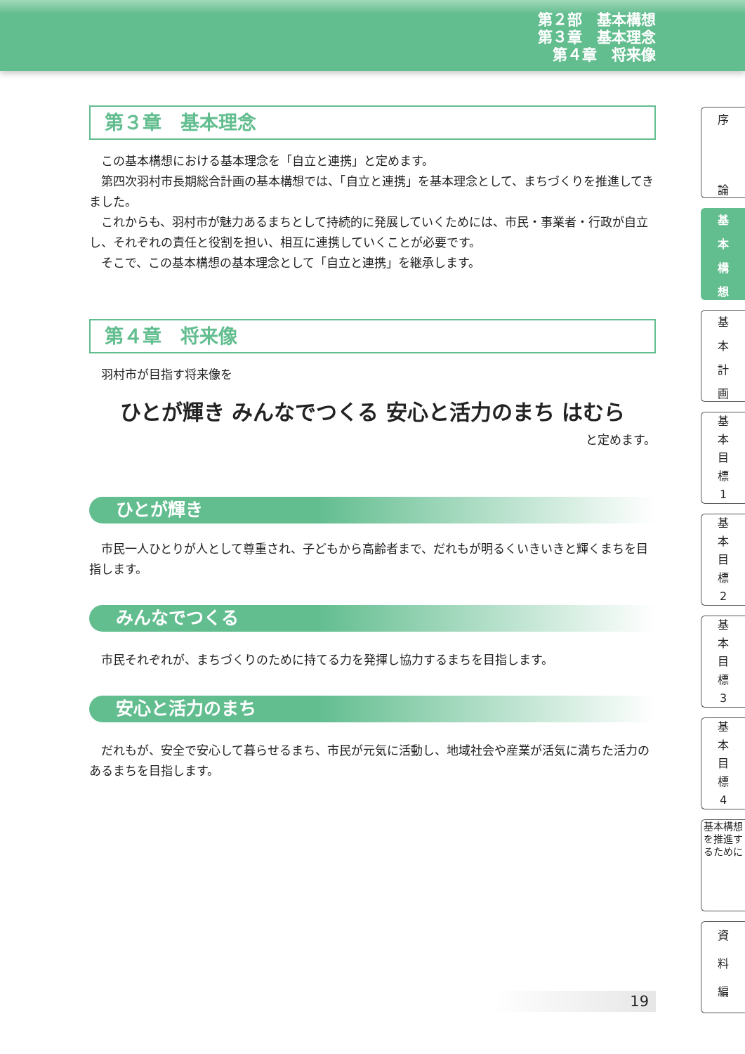第２部　基本構想
第３章　基本理念
第４章　将来像
第３章　基本理念
この基本構想における基本理念を「自立と連携」と定めます。
第四次羽村市長期総合計画の基本構想では、「自立と連携」を基本理念として、まちづくりを推進してきました。
これからも、羽村市が魅力あるまちとして持続的に発展していくためには、市民・事業者・行政が自立し、それぞれの責任と役割を担い、相互に連携していくことが必要です。
そこで、この基本構想の基本理念として「自立と連携」を継承します。
第４章　将来像
羽村市が目指す将来像を
ひとが輝き みんなでつくる 安心と活力のまち はむら
と定めます。
ひとが輝き
市民一人ひとりが人として尊重され、子どもから高齢者まで、だれもが明るくいきいきと輝くまちを目指します。
みんなでつくる
市民それぞれが、まちづくりのために持てる力を発揮し協力するまちを目指します。
安心と活力のまち
だれもが、安全で安心して暮らせるまち、市民が元気に活動し、地域社会や産業が活気に満ちた活力のあるまちを目指します。
19
序
論
基
本
構
想
基
本
計
画
基
本
目
標
1
基
本
目
標
2
基
本
目
標
3
基
本
目
標
4
基本構想を推進するために
資
料
編